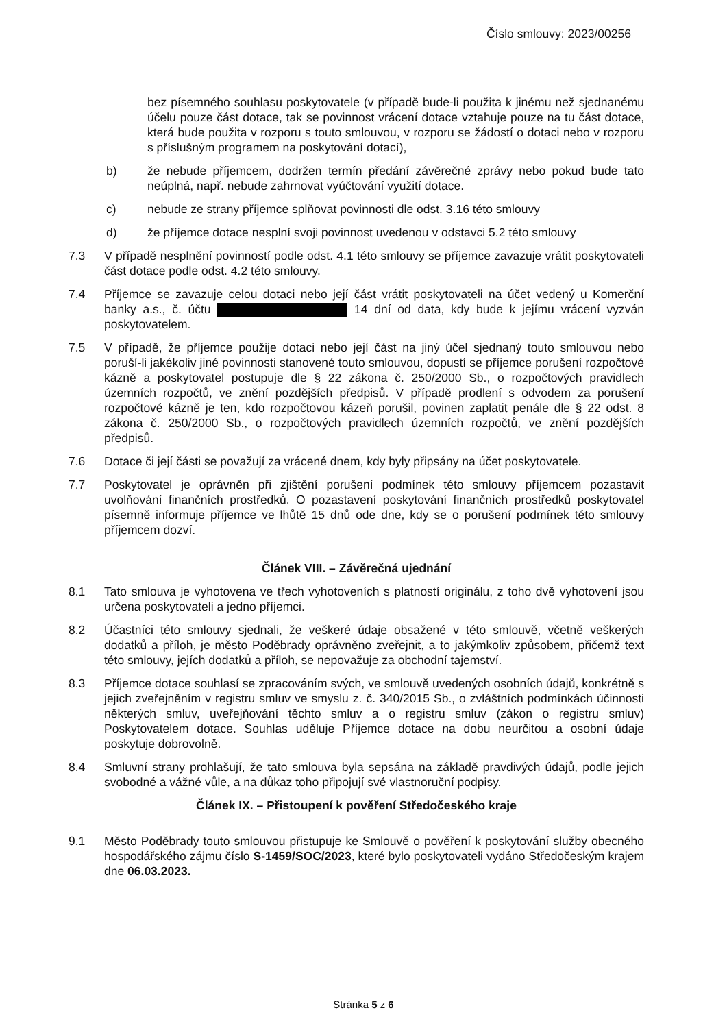Číslo smlouvy: 2023/00256
bez písemného souhlasu poskytovatele (v případě bude-li použita k jinému než sjednanému účelu pouze část dotace, tak se povinnost vrácení dotace vztahuje pouze na tu část dotace, která bude použita v rozporu s touto smlouvou, v rozporu se žádostí o dotaci nebo v rozporu s příslušným programem na poskytování dotací),
b) že nebude příjemcem, dodržen termín předání závěrečné zprávy nebo pokud bude tato neúplná, např. nebude zahrnovat vyúčtování využití dotace.
c) nebude ze strany příjemce splňovat povinnosti dle odst. 3.16 této smlouvy
d) že příjemce dotace nesplní svoji povinnost uvedenou v odstavci 5.2 této smlouvy
7.3 V případě nesplnění povinností podle odst. 4.1 této smlouvy se příjemce zavazuje vrátit poskytovateli část dotace podle odst. 4.2 této smlouvy.
7.4 Příjemce se zavazuje celou dotaci nebo její část vrátit poskytovateli na účet vedený u Komerční banky a.s., č. účtu 14 dní od data, kdy bude k jejímu vrácení vyzván poskytovatelem.
7.5 V případě, že příjemce použije dotaci nebo její část na jiný účel sjednaný touto smlouvou nebo poruší-li jakékoliv jiné povinnosti stanovené touto smlouvou, dopustí se příjemce porušení rozpočtové kázně a poskytovatel postupuje dle § 22 zákona č. 250/2000 Sb., o rozpočtových pravidlech územních rozpočtů, ve znění pozdějších předpisů. V případě prodlení s odvodem za porušení rozpočtové kázně je ten, kdo rozpočtovou kázeň porušil, povinen zaplatit penále dle § 22 odst. 8 zákona č. 250/2000 Sb., o rozpočtových pravidlech územních rozpočtů, ve znění pozdějších předpisů.
7.6 Dotace či její části se považují za vrácené dnem, kdy byly připsány na účet poskytovatele.
7.7 Poskytovatel je oprávněn při zjištění porušení podmínek této smlouvy příjemcem pozastavit uvolňování finančních prostředků. O pozastavení poskytování finančních prostředků poskytovatel písemně informuje příjemce ve lhůtě 15 dnů ode dne, kdy se o porušení podmínek této smlouvy příjemcem dozví.
Článek VIII. – Závěrečná ujednání
8.1 Tato smlouva je vyhotovena ve třech vyhotoveních s platností originálu, z toho dvě vyhotovení jsou určena poskytovateli a jedno příjemci.
8.2 Účastníci této smlouvy sjednali, že veškeré údaje obsažené v této smlouvě, včetně veškerých dodatků a příloh, je město Poděbrady oprávněno zveřejnit, a to jakýmkoliv způsobem, přičemž text této smlouvy, jejích dodatků a příloh, se nepovažuje za obchodní tajemství.
8.3 Příjemce dotace souhlasí se zpracováním svých, ve smlouvě uvedených osobních údajů, konkrétně s jejich zveřejněním v registru smluv ve smyslu z. č. 340/2015 Sb., o zvláštních podmínkách účinnosti některých smluv, uveřejňování těchto smluv a o registru smluv (zákon o registru smluv) Poskytovatelem dotace. Souhlas uděluje Příjemce dotace na dobu neurčitou a osobní údaje poskytuje dobrovolně.
8.4 Smluvní strany prohlašují, že tato smlouva byla sepsána na základě pravdivých údajů, podle jejich svobodné a vážné vůle, a na důkaz toho připojují své vlastnoruční podpisy.
Článek IX. – Přistoupení k pověření Středočeského kraje
9.1 Město Poděbrady touto smlouvou přistupuje ke Smlouvě o pověření k poskytování služby obecného hospodářského zájmu číslo S-1459/SOC/2023, které bylo poskytovateli vydáno Středočeským krajem dne 06.03.2023.
Stránka 5 z 6